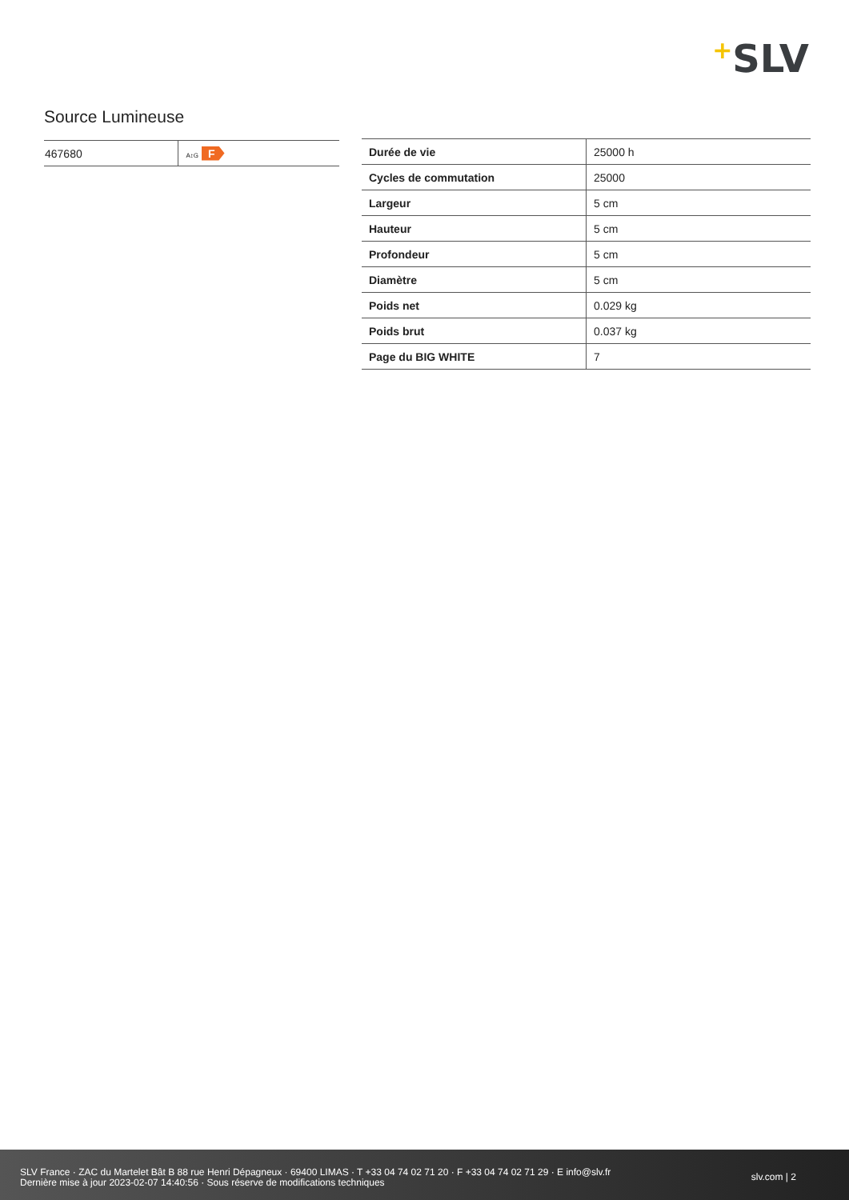+SLV
Source Lumineuse
| 467680 | A↕G F |
| Durée de vie | 25000 h |
| Cycles de commutation | 25000 |
| Largeur | 5 cm |
| Hauteur | 5 cm |
| Profondeur | 5 cm |
| Diamètre | 5 cm |
| Poids net | 0.029 kg |
| Poids brut | 0.037 kg |
| Page du BIG WHITE | 7 |
SLV France · ZAC du Martelet Bât B 88 rue Henri Dépagneux · 69400 LIMAS · T +33 04 74 02 71 20 · F +33 04 74 02 71 29 · E info@slv.fr
Dernière mise à jour 2023-02-07 14:40:56 · Sous réserve de modifications techniques
slv.com | 2